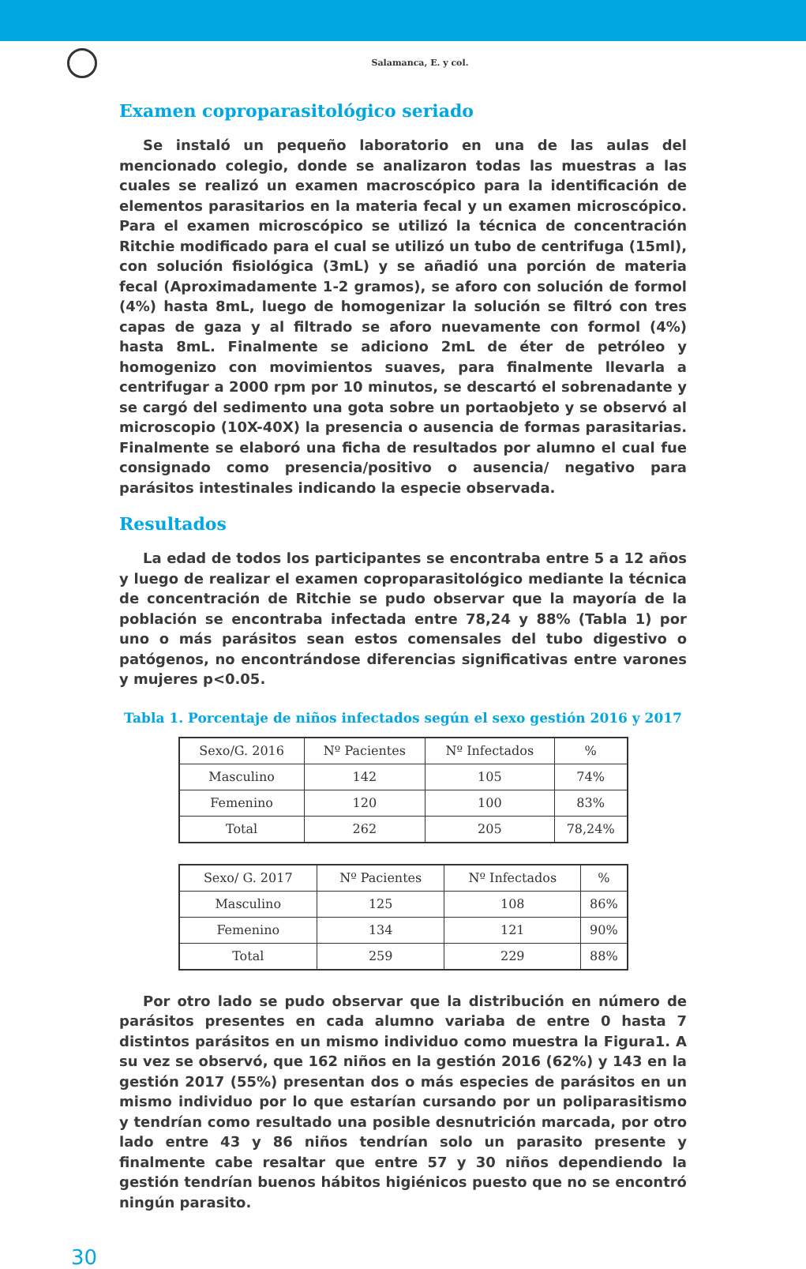Salamanca, E. y col.
Examen coproparasitológico seriado
Se instaló un pequeño laboratorio en una de las aulas del mencionado colegio, donde se analizaron todas las muestras a las cuales se realizó un examen macroscópico para la identificación de elementos parasitarios en la materia fecal y un examen microscópico. Para el examen microscópico se utilizó la técnica de concentración Ritchie modificado para el cual se utilizó un tubo de centrifuga (15ml), con solución fisiológica (3mL) y se añadió una porción de materia fecal (Aproximadamente 1-2 gramos), se aforo con solución de formol (4%) hasta 8mL, luego de homogenizar la solución se filtró con tres capas de gaza y al filtrado se aforo nuevamente con formol (4%) hasta 8mL. Finalmente se adiciono 2mL de éter de petróleo y homogenizo con movimientos suaves, para finalmente llevarla a centrifugar a 2000 rpm por 10 minutos, se descartó el sobrenadante y se cargó del sedimento una gota sobre un portaobjeto y se observó al microscopio (10X-40X) la presencia o ausencia de formas parasitarias. Finalmente se elaboró una ficha de resultados por alumno el cual fue consignado como presencia/positivo o ausencia/ negativo para parásitos intestinales indicando la especie observada.
Resultados
La edad de todos los participantes se encontraba entre 5 a 12 años y luego de realizar el examen coproparasitológico mediante la técnica de concentración de Ritchie se pudo observar que la mayoría de la población se encontraba infectada entre 78,24 y 88% (Tabla 1) por uno o más parásitos sean estos comensales del tubo digestivo o patógenos, no encontrándose diferencias significativas entre varones y mujeres p<0.05.
Tabla 1. Porcentaje de niños infectados según el sexo gestión 2016 y 2017
| Sexo/G. 2016 | Nº Pacientes | Nº Infectados | % |
| --- | --- | --- | --- |
| Masculino | 142 | 105 | 74% |
| Femenino | 120 | 100 | 83% |
| Total | 262 | 205 | 78,24% |
| Sexo/ G. 2017 | Nº Pacientes | Nº Infectados | % |
| --- | --- | --- | --- |
| Masculino | 125 | 108 | 86% |
| Femenino | 134 | 121 | 90% |
| Total | 259 | 229 | 88% |
Por otro lado se pudo observar que la distribución en número de parásitos presentes en cada alumno variaba de entre 0 hasta 7 distintos parásitos en un mismo individuo como muestra la Figura1. A su vez se observó, que 162 niños en la gestión 2016 (62%) y 143 en la gestión 2017 (55%) presentan dos o más especies de parásitos en un mismo individuo por lo que estarían cursando por un poliparasitismo y tendrían como resultado una posible desnutrición marcada, por otro lado entre 43 y 86 niños tendrían solo un parasito presente y finalmente cabe resaltar que entre 57 y 30 niños dependiendo la gestión tendrían buenos hábitos higiénicos puesto que no se encontró ningún parasito.
30